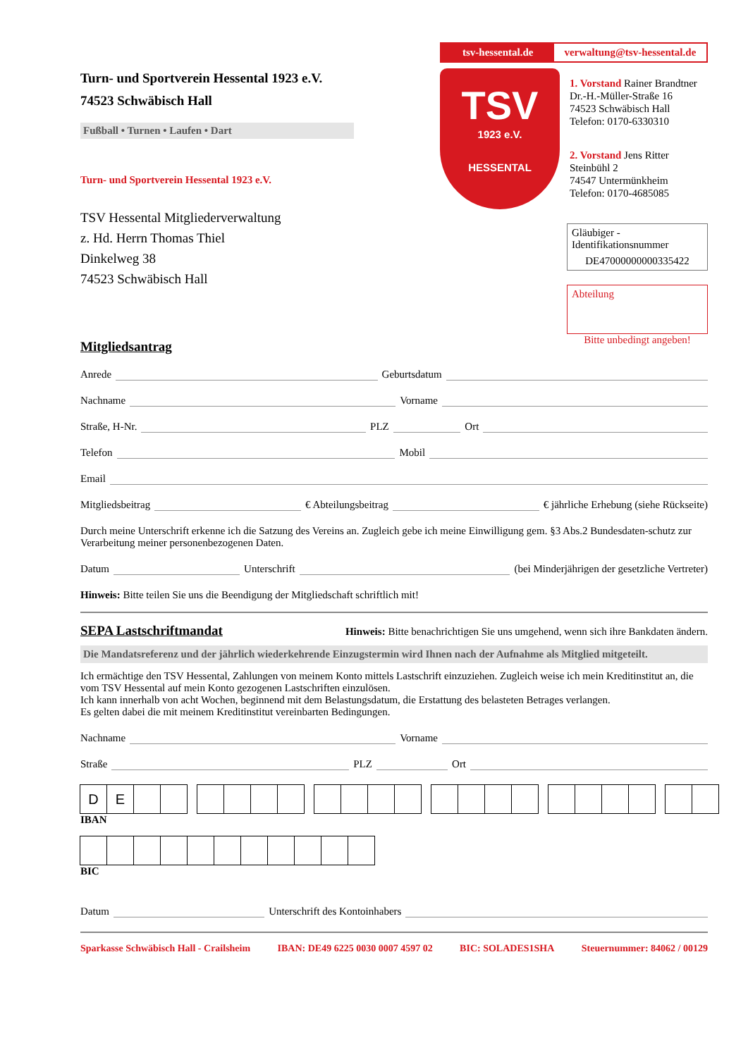Turn- und Sportverein Hessental 1923 e.V.
74523 Schwäbisch Hall
Fußball • Turnen • Laufen • Dart
Turn- und Sportverein Hessental 1923 e.V.
TSV Hessental Mitgliederverwaltung
z. Hd. Herrn Thomas Thiel
Dinkelweg 38
74523 Schwäbisch Hall
tsv-hessental.de verwaltung@tsv-hessental.de
TSV
1923 e.V.
HESSENTAL
1. Vorstand Rainer Brandtner
Dr.-H.-Müller-Straße 16
74523 Schwäbisch Hall
Telefon: 0170-6330310
2. Vorstand Jens Ritter
Steinbühl 2
74547 Untermünkheim
Telefon: 0170-4685085
Gläubiger - Identifikationsnummer
DE47000000000335422
Abteilung
Bitte unbedingt angeben!
Mitgliedsantrag
Anrede Geburtsdatum
Nachname Vorname
Straße, H-Nr. PLZ Ort
Telefon Mobil
Email
Mitgliedsbeitrag € Abteilungsbeitrag € jährliche Erhebung (siehe Rückseite)
Durch meine Unterschrift erkenne ich die Satzung des Vereins an. Zugleich gebe ich meine Einwilligung gem. §3 Abs.2 Bundesdaten-schutz zur Verarbeitung meiner personenbezogenen Daten.
Datum Unterschrift (bei Minderjährigen der gesetzliche Vertreter)
Hinweis: Bitte teilen Sie uns die Beendigung der Mitgliedschaft schriftlich mit!
SEPA Lastschriftmandat Hinweis: Bitte benachrichtigen Sie uns umgehend, wenn sich ihre Bankdaten ändern.
Die Mandatsreferenz und der jährlich wiederkehrende Einzugstermin wird Ihnen nach der Aufnahme als Mitglied mitgeteilt.
Ich ermächtige den TSV Hessental, Zahlungen von meinem Konto mittels Lastschrift einzuziehen. Zugleich weise ich mein Kreditinstitut an, die vom TSV Hessental auf mein Konto gezogenen Lastschriften einzulösen.
Ich kann innerhalb von acht Wochen, beginnend mit dem Belastungsdatum, die Erstattung des belasteten Betrages verlangen.
Es gelten dabei die mit meinem Kreditinstitut vereinbarten Bedingungen.
Nachname Vorname
Straße PLZ Ort
D E
IBAN
BIC
Datum Unterschrift des Kontoinhabers
Sparkasse Schwäbisch Hall - Crailsheim IBAN: DE49 6225 0030 0007 4597 02 BIC: SOLADES1SHA Steuernummer: 84062 / 00129